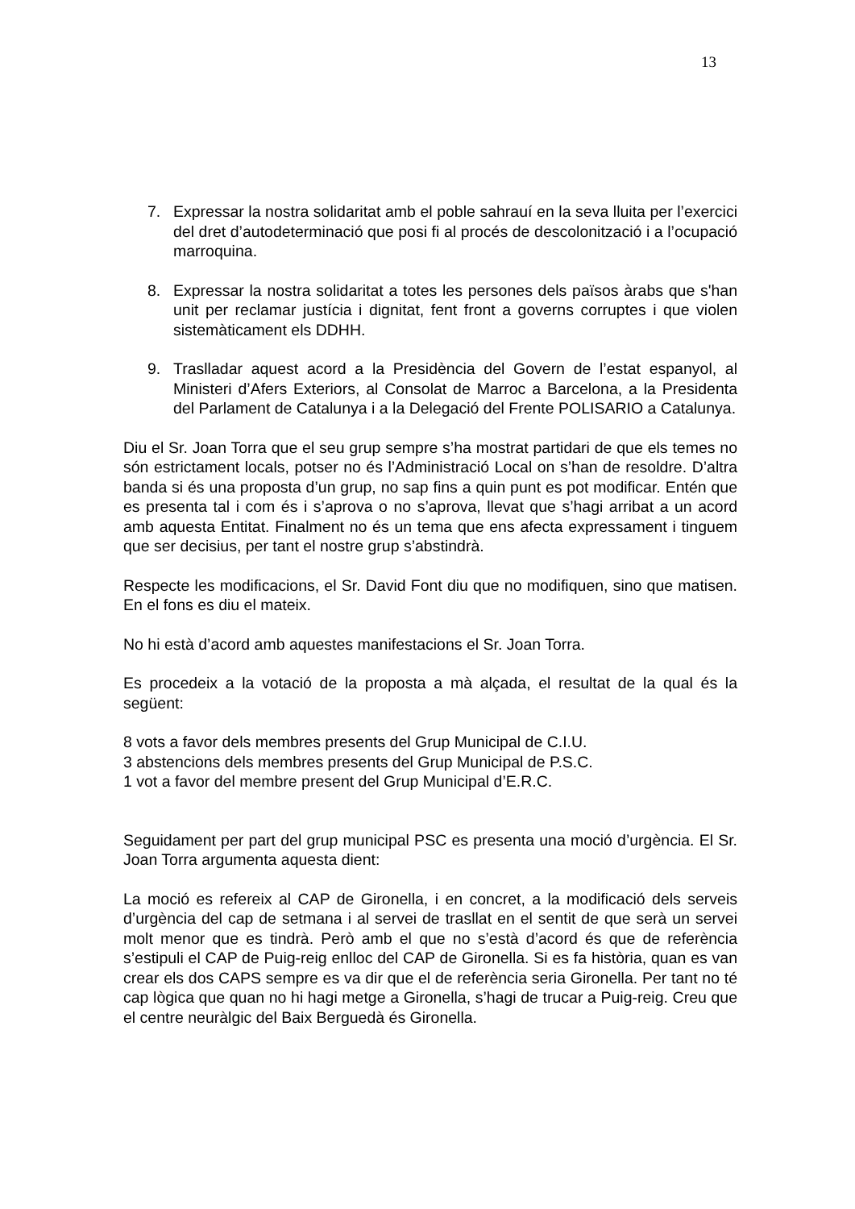13
7. Expressar la nostra solidaritat amb el poble sahrauí en la seva lluita per l’exercici del dret d’autodeterminació que posi fi al procés de descolonització i a l’ocupació marroquina.
8. Expressar la nostra solidaritat a totes les persones dels països àrabs que s'han unit per reclamar justícia i dignitat, fent front a governs corruptes i que violen sistemàticament els DDHH.
9. Traslladar aquest acord a la Presidència del Govern de l’estat espanyol, al Ministeri d’Afers Exteriors, al Consolat de Marroc a Barcelona, a la Presidenta del Parlament de Catalunya i a la Delegació del Frente POLISARIO a Catalunya.
Diu el Sr. Joan Torra que el seu grup sempre s’ha mostrat partidari de que els temes no són estrictament locals, potser no és l’Administració Local on s’han de resoldre. D’altra banda si és una proposta d’un grup, no sap fins a quin punt es pot modificar. Entén que es presenta tal i com és i s’aprova o no s’aprova, llevat que s’hagi arribat a un acord amb aquesta Entitat. Finalment no és un tema que ens afecta expressament i tinguem que ser decisius, per tant el nostre grup s’abstindrà.
Respecte les modificacions, el Sr. David Font diu que no modifiquen, sino que matisen. En el fons es diu el mateix.
No hi està d’acord amb aquestes manifestacions el Sr. Joan Torra.
Es procedeix a la votació de la proposta a mà alçada, el resultat de la qual és la següent:
8 vots a favor dels membres presents del Grup Municipal de C.I.U.
3 abstencions dels membres presents del Grup Municipal de P.S.C.
1 vot a favor del membre present del Grup Municipal d’E.R.C.
Seguidament per part del grup municipal PSC es presenta una moció d’urgència. El Sr. Joan Torra argumenta aquesta dient:
La moció es refereix al CAP de Gironella, i en concret, a la modificació dels serveis d’urgència del cap de setmana i al servei de trasllat en el sentit de que serà un servei molt menor que es tindrà. Però amb el que no s’està d’acord és que de referència s’estipuli el CAP de Puig-reig enlloc del CAP de Gironella. Si es fa història, quan es van crear els dos CAPS sempre es va dir que el de referència seria Gironella. Per tant no té cap lògica que quan no hi hagi metge a Gironella, s’hagi de trucar a Puig-reig. Creu que el centre neuràlgic del Baix Berguedà és Gironella.